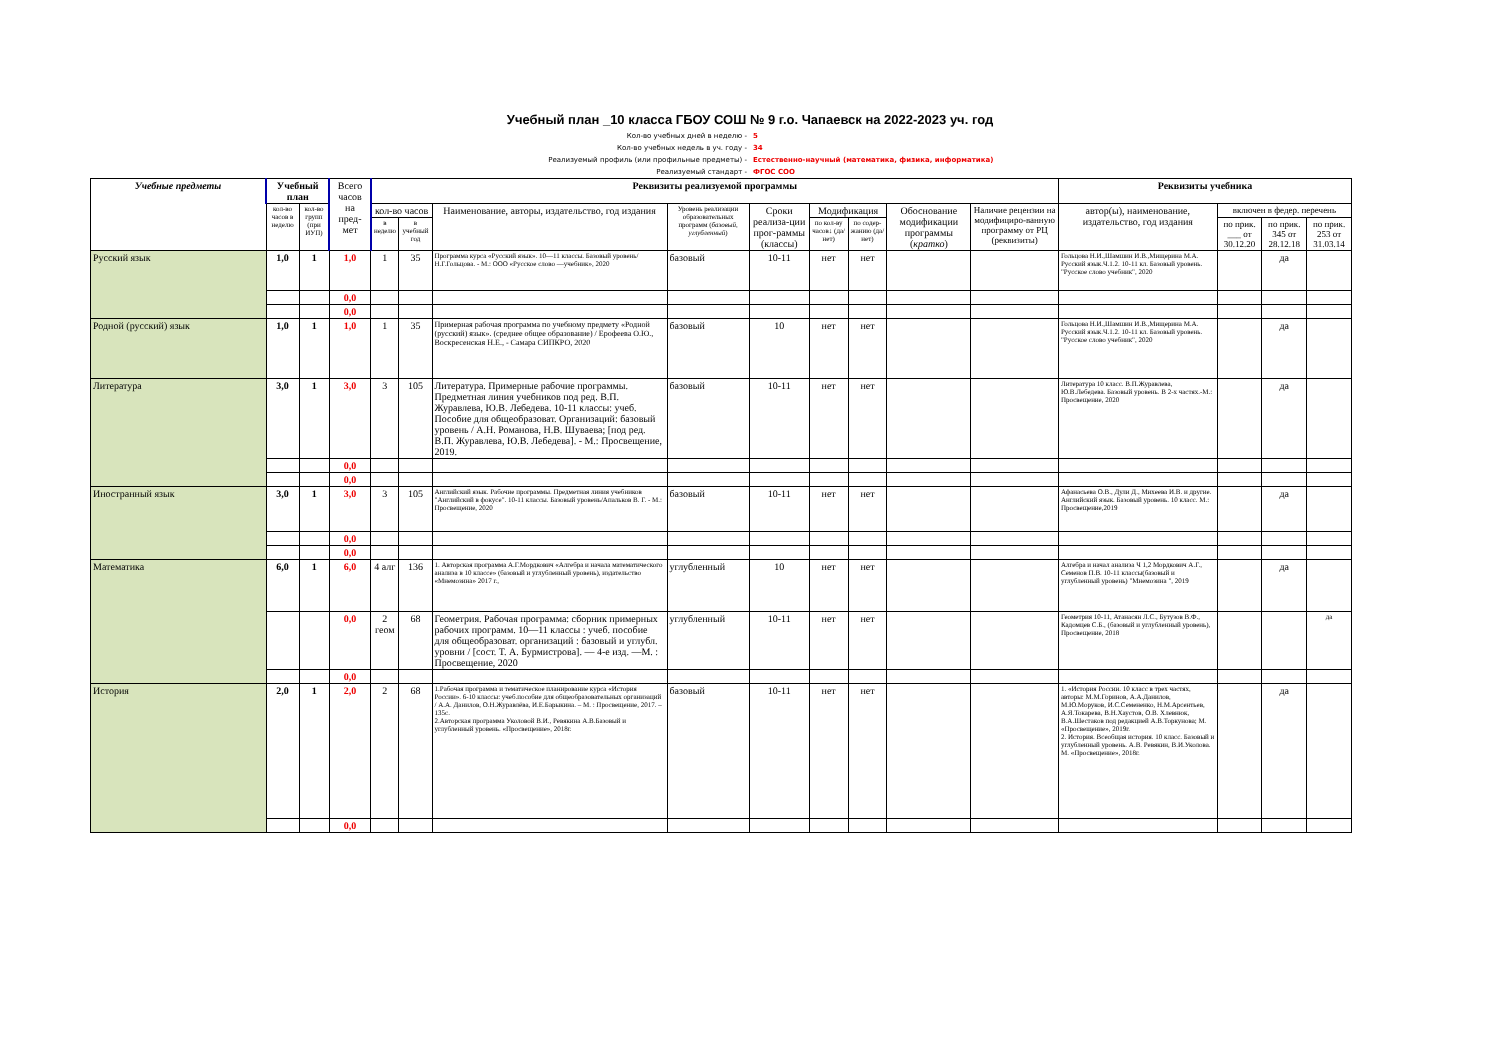Учебный план _10 класса ГБОУ СОШ № 9 г.о. Чапаевск на 2022-2023 уч. год
Кол-во учебных дней в неделю - 5
Кол-во учебных недель в уч. году - 34
Реализуемый профиль (или профильные предметы) - Естественно-научный (математика, физика, информатика)
Реализуемый стандарт - ФГОС СОО
| Учебные предметы | Учебный план | | Всего часов на пред-мет | Реквизиты реализуемой программы | | | | | | | | | Реквизиты учебника | | | |
| --- | --- | --- | --- | --- | --- | --- | --- | --- | --- | --- | --- | --- | --- | --- | --- | --- |
| | кол-во часов в неделю | кол-во групп (при ИУП) | | кол-во часов | | Наименование, авторы, издательство, год издания | Уровень реализации образовательных программ ( базовый, углубленный ) | Сроки реализа-ции прог-раммы (классы) | Модификация | | Обоснование модификации программы ( кратко ) | Наличие рецензии на модифициро-ванную программу от РЦ (реквизиты) | автор(ы), наименование, издательство, год издания | включен в федер. перечень | | |
| | | | | в неделю | в учебный год | | | | по кол-ву часов↓ (да/нет) | по содер-жанию (да/нет) | | | | по прик. ___ от 30.12.20 | по прик. 345 от 28.12.18 | по прик. 253 от 31.03.14 |
| Русский язык | 1,0 | 1 | 1,0 | 1 | 35 | Программа курса «Русский язык». 10—11 классы. Базовый уровень/ Н.Г.Гольцова. - М.: ООО «Русское слово —учебник», 2020 | базовый | 10-11 | нет | нет | | | Гольцова Н.И.,Шамшин И.В.,Мищерина М.А. Русский язык.Ч.1.2. 10-11 кл. Базовый уровень. "Русское слово учебник", 2020 | | да | |
| | | | 0,0 | | | | | | | | | | | | | |
| | | | 0,0 | | | | | | | | | | | | | |
| Родной (русский) язык | 1,0 | 1 | 1,0 | 1 | 35 | Примерная рабочая программа по учебному предмету «Родной (русский) язык». (среднее общее образование) / Ерофеева О.Ю., Воскресенская Н.Е., - Самара СИПКРО, 2020 | базовый | 10 | нет | нет | | | Гольцова Н.И.,Шамшин И.В.,Мищерина М.А. Русский язык.Ч.1.2. 10-11 кл. Базовый уровень. "Русское слово учебник", 2020 | | да | |
| Литература | 3,0 | 1 | 3,0 | 3 | 105 | Литература. Примерные рабочие программы. Предметная линия учебников под ред. В.П. Журавлева, Ю.В. Лебедева. 10-11 классы: учеб. Пособие для общеобразоват. Организаций: базовый уровень / А.Н. Романова, Н.В. Шуваева; [под ред. В.П. Журавлева, Ю.В. Лебедева]. - М.: Просвещение, 2019. | базовый | 10-11 | нет | нет | | | Литература 10 класс. В.П.Журавлева, Ю.В.Лебедева. Базовый уровень. В 2-х частях.-М.: Просвещение, 2020 | | да | |
| | | | 0,0 | | | | | | | | | | | | | |
| | | | 0,0 | | | | | | | | | | | | | |
| Иностранный язык | 3,0 | 1 | 3,0 | 3 | 105 | Английский язык. Рабочие программы. Предметная линия учебников "Английский в фокусе". 10-11 классы. Базовый уровень/Апальков В. Г. - М.: Просвещение, 2020 | базовый | 10-11 | нет | нет | | | Афанасьева О.В., Дули Д., Михеева И.В. и другие. Английский язык. Базовый уровень. 10 класс. М.: Просвещение,2019 | | да | |
| | | | 0,0 | | | | | | | | | | | | | |
| | | | 0,0 | | | | | | | | | | | | | |
| Математика | 6,0 | 1 | 6,0 | 4 алг | 136 | 1. Авторская программа А.Г.Мордкович «Алгебра и начала математического анализа в 10 классе» (базовый и углубленный уровень), издательство «Мнемозина» 2017 г., | углубленный | 10 | нет | нет | | | Алгебра и начал анализа Ч 1,2 Мордкович А.Г., Семенов П.В. 10-11 классы(базовый и углубленный уровень) "Мнемозина ", 2019 | | да | |
| | | | 0,0 | 2 геом | 68 | Геометрия. Рабочая программа: сборник примерных рабочих программ. 10—11 классы : учеб. пособие для общеобразоват. организаций : базовый и углубл. уровни / [сост. Т. А. Бурмистрова]. — 4-е изд. —М. : Просвещение, 2020 | углубленный | 10-11 | нет | нет | | | Геометрия 10-11, Атанасян Л.С., Бутузов В.Ф., Кадомцев С.Б., (базовый и углубленный уровень), Просвещение, 2018 | | | да |
| | | | 0,0 | | | | | | | | | | | | | |
| История | 2,0 | 1 | 2,0 | 2 | 68 | 1.Рабочая программа и тематическое планирование курса «История России». 6-10 классы: учеб.пособие для общеобразовательных организаций / А.А. Данилов, О.Н.Журавлёва, И.Е.Барыкина. – М. : Просвещение, 2017. – 135с. 2.Авторская программа Уколовой В.И., Ревякина А.В.Базовый и углубленный уровень. «Просвещение», 2018г. | базовый | 10-11 | нет | нет | | | 1. «История России. 10 класс в трех частях, авторы: М.М.Горинов, А.А.Данилов, М.Ю.Моруков, И.С.Семененко, Н.М.Арсентьев, А.Я.Токарева, В.Н.Хаустов, О.В. Хлевнюк, В.А.Шестаков под редакцией А.В.Торкунова; М. «Просвещение», 2019г. 2. История. Всеобщая история. 10 класс. Базовый и углубленный уровень. А.В. Ревякин, В.И.Уколова. М. «Просвещение», 2018г. | | да | |
| | | | 0,0 | | | | | | | | | | | | | |